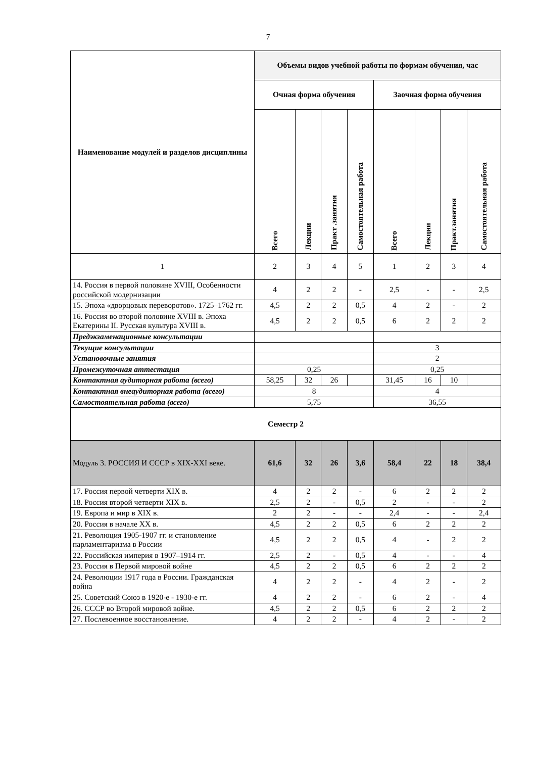7
| Наименование модулей и разделов дисциплины | Объемы видов учебной работы по формам обучения, час | | | | | | | |
| --- | --- | --- | --- | --- | --- | --- | --- | --- |
| | Очная форма обучения | | | | Заочная форма обучения | | | |
| | Всего | Лекции | Практ .занятия | Самостоятельная работа | Всего | Лекции | Практ.занятия | Самостоятельная работа |
| 1 | 2 | 3 | 4 | 5 | 1 | 2 | 3 | 4 |
| 14. Россия в первой половине XVIII, Особенности российской модернизации | 4 | 2 | 2 | - | 2,5 | - | - | 2,5 |
| 15. Эпоха «дворцовых переворотов». 1725–1762 гг. | 4,5 | 2 | 2 | 0,5 | 4 | 2 | - | 2 |
| 16. Россия во второй половине XVIII в. Эпоха Екатерины II. Русская культура XVIII в. | 4,5 | 2 | 2 | 0,5 | 6 | 2 | 2 | 2 |
| Предэкзаменационные консультации | | | | | | | | |
| Текущие консультации | | | | | 3 | | | |
| Установочные занятия | | | | | 2 | | | |
| Промежуточная аттестация | 0,25 | | | | 0,25 | | | |
| Контактная аудиторная работа (всего) | 58,25 | 32 | 26 | | 31,45 | 16 | 10 | |
| Контактная внеаудиторная работа (всего) | 8 | | | | 4 | | | |
| Самостоятельная работа (всего) | 5,75 | | | | 36,55 | | | |
| Семестр 2 | | | | | | | | |
| Модуль 3. РОССИЯ И СССР в XIX-XXI веке. | 61,6 | 32 | 26 | 3,6 | 58,4 | 22 | 18 | 38,4 |
| 17. Россия первой четверти XIX в. | 4 | 2 | 2 | - | 6 | 2 | 2 | 2 |
| 18. Россия второй четверти XIX в. | 2,5 | 2 | - | 0,5 | 2 | - | - | 2 |
| 19. Европа и мир в XIX в. | 2 | 2 | - | - | 2,4 | - | - | 2,4 |
| 20. Россия в начале XX в. | 4,5 | 2 | 2 | 0,5 | 6 | 2 | 2 | 2 |
| 21. Революция 1905-1907 гг. и становление парламентаризма в России | 4,5 | 2 | 2 | 0,5 | 4 | - | 2 | 2 |
| 22. Российская империя в 1907–1914 гг. | 2,5 | 2 | - | 0,5 | 4 | - | - | 4 |
| 23. Россия в Первой мировой войне | 4,5 | 2 | 2 | 0,5 | 6 | 2 | 2 | 2 |
| 24. Революции 1917 года в России. Гражданская война | 4 | 2 | 2 | - | 4 | 2 | - | 2 |
| 25. Советский Союз в 1920-е - 1930-е гг. | 4 | 2 | 2 | - | 6 | 2 | - | 4 |
| 26. СССР во Второй мировой войне. | 4,5 | 2 | 2 | 0,5 | 6 | 2 | 2 | 2 |
| 27. Послевоенное восстановление. | 4 | 2 | 2 | - | 4 | 2 | - | 2 |